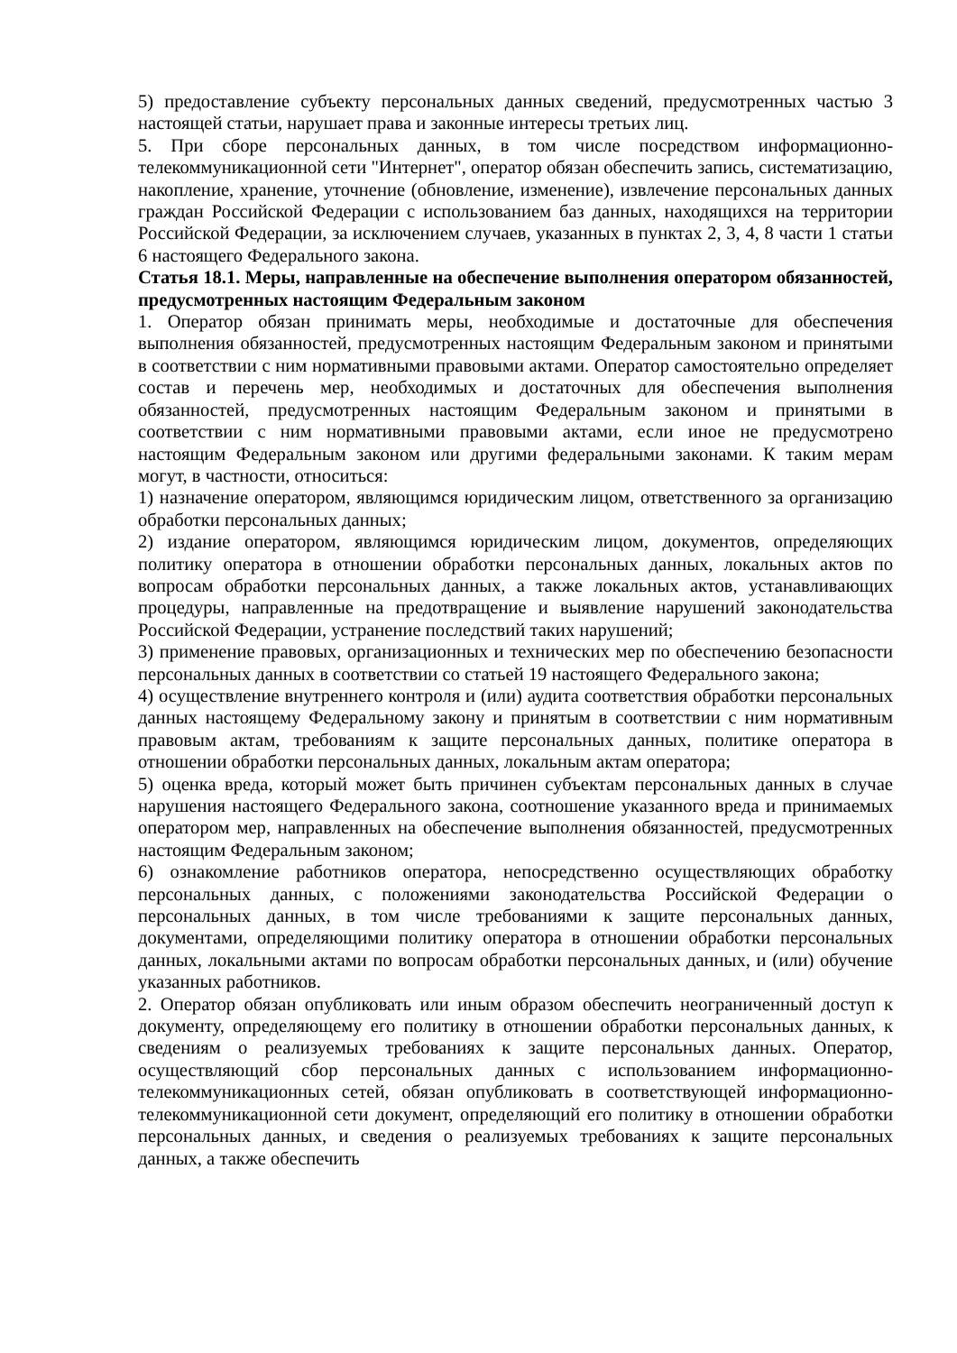5) предоставление субъекту персональных данных сведений, предусмотренных частью 3 настоящей статьи, нарушает права и законные интересы третьих лиц.
5. При сборе персональных данных, в том числе посредством информационно-телекоммуникационной сети "Интернет", оператор обязан обеспечить запись, систематизацию, накопление, хранение, уточнение (обновление, изменение), извлечение персональных данных граждан Российской Федерации с использованием баз данных, находящихся на территории Российской Федерации, за исключением случаев, указанных в пунктах 2, 3, 4, 8 части 1 статьи 6 настоящего Федерального закона.
Статья 18.1. Меры, направленные на обеспечение выполнения оператором обязанностей, предусмотренных настоящим Федеральным законом
1. Оператор обязан принимать меры, необходимые и достаточные для обеспечения выполнения обязанностей, предусмотренных настоящим Федеральным законом и принятыми в соответствии с ним нормативными правовыми актами. Оператор самостоятельно определяет состав и перечень мер, необходимых и достаточных для обеспечения выполнения обязанностей, предусмотренных настоящим Федеральным законом и принятыми в соответствии с ним нормативными правовыми актами, если иное не предусмотрено настоящим Федеральным законом или другими федеральными законами. К таким мерам могут, в частности, относиться:
1) назначение оператором, являющимся юридическим лицом, ответственного за организацию обработки персональных данных;
2) издание оператором, являющимся юридическим лицом, документов, определяющих политику оператора в отношении обработки персональных данных, локальных актов по вопросам обработки персональных данных, а также локальных актов, устанавливающих процедуры, направленные на предотвращение и выявление нарушений законодательства Российской Федерации, устранение последствий таких нарушений;
3) применение правовых, организационных и технических мер по обеспечению безопасности персональных данных в соответствии со статьей 19 настоящего Федерального закона;
4) осуществление внутреннего контроля и (или) аудита соответствия обработки персональных данных настоящему Федеральному закону и принятым в соответствии с ним нормативным правовым актам, требованиям к защите персональных данных, политике оператора в отношении обработки персональных данных, локальным актам оператора;
5) оценка вреда, который может быть причинен субъектам персональных данных в случае нарушения настоящего Федерального закона, соотношение указанного вреда и принимаемых оператором мер, направленных на обеспечение выполнения обязанностей, предусмотренных настоящим Федеральным законом;
6) ознакомление работников оператора, непосредственно осуществляющих обработку персональных данных, с положениями законодательства Российской Федерации о персональных данных, в том числе требованиями к защите персональных данных, документами, определяющими политику оператора в отношении обработки персональных данных, локальными актами по вопросам обработки персональных данных, и (или) обучение указанных работников.
2. Оператор обязан опубликовать или иным образом обеспечить неограниченный доступ к документу, определяющему его политику в отношении обработки персональных данных, к сведениям о реализуемых требованиях к защите персональных данных. Оператор, осуществляющий сбор персональных данных с использованием информационно-телекоммуникационных сетей, обязан опубликовать в соответствующей информационно-телекоммуникационной сети документ, определяющий его политику в отношении обработки персональных данных, и сведения о реализуемых требованиях к защите персональных данных, а также обеспечить